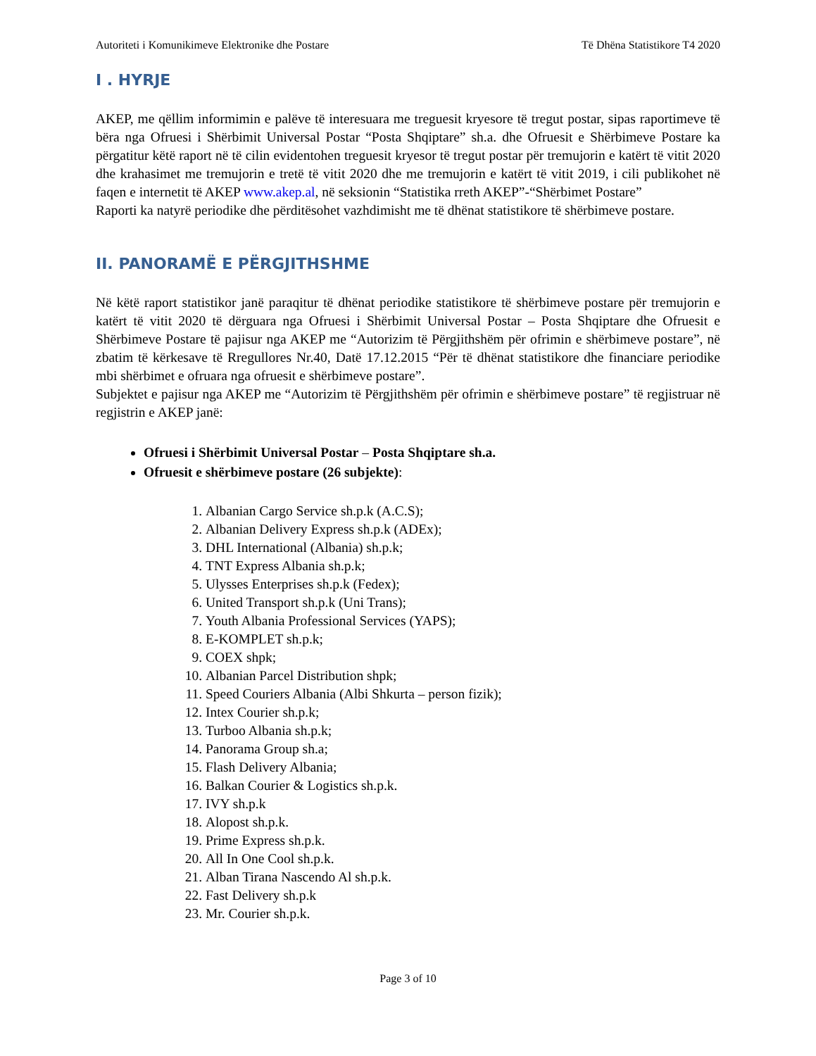Autoriteti i Komunikimeve Elektronike dhe Postare Të Dhëna Statistikore T4 2020
I . HYRJE
AKEP, me qëllim informimin e palëve të interesuara me treguesit kryesore të tregut postar, sipas raportimeve të bëra nga Ofruesi i Shërbimit Universal Postar “Posta Shqiptare” sh.a. dhe Ofruesit e Shërbimeve Postare ka përgatitur këtë raport në të cilin evidentohen treguesit kryesor të tregut postar për tremujorin e katërt të vitit 2020 dhe krahasimet me tremujorin e tretë të vitit 2020 dhe me tremujorin e katërt të vitit 2019, i cili publikohet në faqen e internetit të AKEP www.akep.al, në seksionin “Statistika rreth AKEP”-“Shërbimet Postare”
Raporti ka natyrë periodike dhe përditësohet vazhdimisht me të dhënat statistikore të shërbimeve postare.
II. PANORAMË E PËRGJITHSHME
Në këtë raport statistikor janë paraqitur të dhënat periodike statistikore të shërbimeve postare për tremujorin e katërt të vitit 2020 të dërguara nga Ofruesi i Shërbimit Universal Postar – Posta Shqiptare dhe Ofruesit e Shërbimeve Postare të pajisur nga AKEP me “Autorizim të Përgjithshëm për ofrimin e shërbimeve postare”, në zbatim të kërkesave të Rregullores Nr.40, Datë 17.12.2015 “Për të dhënat statistikore dhe financiare periodike mbi shërbimet e ofruara nga ofruesit e shërbimeve postare”.
Subjektet e pajisur nga AKEP me “Autorizim të Përgjithshëm për ofrimin e shërbimeve postare” të regjistruar në regjistrin e AKEP janë:
Ofruesi i Shërbimit Universal Postar – Posta Shqiptare sh.a.
Ofruesit e shërbimeve postare (26 subjekte):
1. Albanian Cargo Service sh.p.k (A.C.S);
2. Albanian Delivery Express sh.p.k (ADEx);
3. DHL International (Albania) sh.p.k;
4. TNT Express Albania sh.p.k;
5. Ulysses Enterprises sh.p.k (Fedex);
6. United Transport sh.p.k (Uni Trans);
7. Youth Albania Professional Services (YAPS);
8. E-KOMPLET sh.p.k;
9. COEX shpk;
10. Albanian Parcel Distribution shpk;
11. Speed Couriers Albania (Albi Shkurta – person fizik);
12. Intex Courier sh.p.k;
13. Turboo Albania sh.p.k;
14. Panorama Group sh.a;
15. Flash Delivery Albania;
16. Balkan Courier & Logistics sh.p.k.
17. IVY sh.p.k
18. Alopost sh.p.k.
19. Prime Express sh.p.k.
20. All In One Cool sh.p.k.
21. Alban Tirana Nascendo Al sh.p.k.
22. Fast Delivery sh.p.k
23. Mr. Courier sh.p.k.
Page 3 of 10